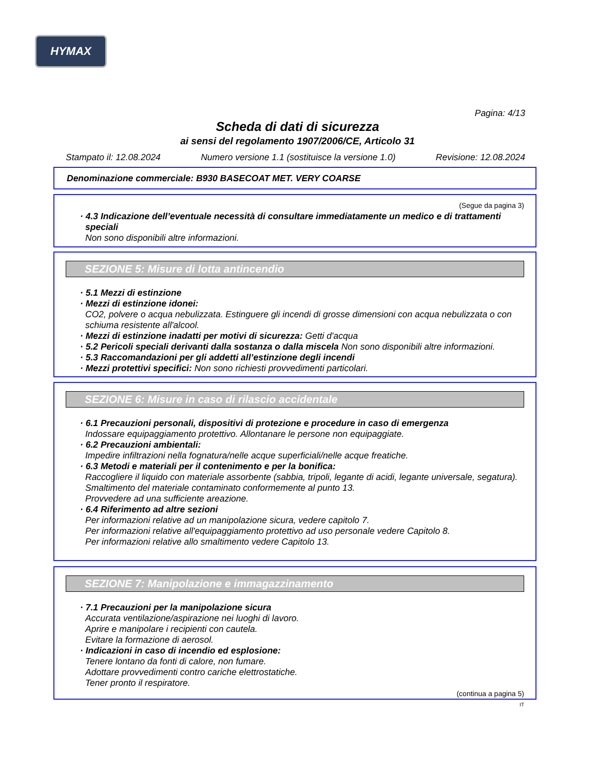HYMAX
Pagina: 4/13
Scheda di dati di sicurezza
ai sensi del regolamento 1907/2006/CE, Articolo 31
Stampato il: 12.08.2024 Numero versione 1.1 (sostituisce la versione 1.0) Revisione: 12.08.2024
Denominazione commerciale: B930 BASECOAT MET. VERY COARSE
(Segue da pagina 3)
· 4.3 Indicazione dell’eventuale necessità di consultare immediatamente un medico e di trattamenti speciali
Non sono disponibili altre informazioni.
SEZIONE 5: Misure di lotta antincendio
· 5.1 Mezzi di estinzione
· Mezzi di estinzione idonei:
CO2, polvere o acqua nebulizzata. Estinguere gli incendi di grosse dimensioni con acqua nebulizzata o con schiuma resistente all'alcool.
· Mezzi di estinzione inadatti per motivi di sicurezza: Getti d'acqua
· 5.2 Pericoli speciali derivanti dalla sostanza o dalla miscela Non sono disponibili altre informazioni.
· 5.3 Raccomandazioni per gli addetti all’estinzione degli incendi
· Mezzi protettivi specifici: Non sono richiesti provvedimenti particolari.
SEZIONE 6: Misure in caso di rilascio accidentale
· 6.1 Precauzioni personali, dispositivi di protezione e procedure in caso di emergenza
Indossare equipaggiamento protettivo. Allontanare le persone non equipaggiate.
· 6.2 Precauzioni ambientali:
Impedire infiltrazioni nella fognatura/nelle acque superficiali/nelle acque freatiche.
· 6.3 Metodi e materiali per il contenimento e per la bonifica:
Raccogliere il liquido con materiale assorbente (sabbia, tripoli, legante di acidi, legante universale, segatura).
Smaltimento del materiale contaminato conformemente al punto 13.
Provvedere ad una sufficiente areazione.
· 6.4 Riferimento ad altre sezioni
Per informazioni relative ad un manipolazione sicura, vedere capitolo 7.
Per informazioni relative all'equipaggiamento protettivo ad uso personale vedere Capitolo 8.
Per informazioni relative allo smaltimento vedere Capitolo 13.
SEZIONE 7: Manipolazione e immagazzinamento
· 7.1 Precauzioni per la manipolazione sicura
Accurata ventilazione/aspirazione nei luoghi di lavoro.
Aprire e manipolare i recipienti con cautela.
Evitare la formazione di aerosol.
· Indicazioni in caso di incendio ed esplosione:
Tenere lontano da fonti di calore, non fumare.
Adottare provvedimenti contro cariche elettrostatiche.
Tener pronto il respiratore.
(continua a pagina 5)
IT